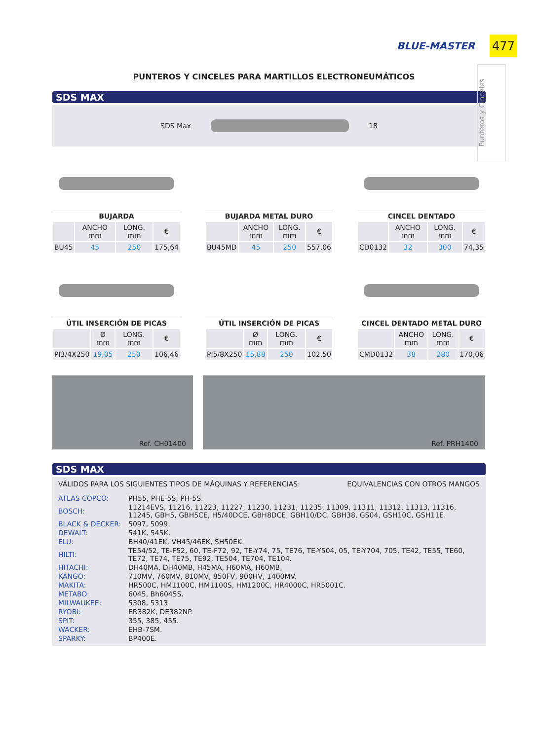BLUE-MASTER 477
Punteros y Cinceles
PUNTEROS Y CINCELES PARA MARTILLOS ELECTRONEUMÁTICOS
SDS MAX
SDS Max 18
| BUJARDA | | | |
| --- | --- | --- | --- |
| | ANCHO mm | LONG. mm | € |
| BU45 | 45 | 250 | 175,64 |
| BUJARDA METAL DURO | | | |
| --- | --- | --- | --- |
| | ANCHO mm | LONG. mm | € |
| BU45MD | 45 | 250 | 557,06 |
| CINCEL DENTADO | | | |
| --- | --- | --- | --- |
| | ANCHO mm | LONG. mm | € |
| CD0132 | 32 | 300 | 74,35 |
| ÚTIL INSERCIÓN DE PICAS | | | |
| --- | --- | --- | --- |
| | Ø mm | LONG. mm | € |
| PI3/4X250 | 19,05 | 250 | 106,46 |
| ÚTIL INSERCIÓN DE PICAS | | | |
| --- | --- | --- | --- |
| | Ø mm | LONG. mm | € |
| PI5/8X250 | 15,88 | 250 | 102,50 |
| CINCEL DENTADO METAL DURO | | | |
| --- | --- | --- | --- |
| | ANCHO mm | LONG. mm | € |
| CMD0132 | 38 | 280 | 170,06 |
Ref. CH01400 Ref. PRH1400
SDS MAX
VÁLIDOS PARA LOS SIGUIENTES TIPOS DE MÁQUINAS Y REFERENCIAS: EQUIVALENCIAS CON OTROS MANGOS
| ATLAS COPCO: | PH55, PHE-5S, PH-5S. |
| BOSCH: | 11214EVS, 11216, 11223, 11227, 11230, 11231, 11235, 11309, 11311, 11312, 11313, 11316, 11245, GBH5, GBH5CE, H5/40DCE, GBH8DCE, GBH10/DC, GBH38, GS04, GSH10C, GSH11E. |
| BLACK & DECKER: | 5097, 5099. |
| DEWALT: | 541K, 545K. |
| ELU: | BH40/41EK, VH45/46EK, SH50EK. |
| HILTI: | TE54/52, TE-F52, 60, TE-F72, 92, TE-Y74, 75, TE76, TE-Y504, 05, TE-Y704, 705, TE42, TE55, TE60, TE72, TE74, TE75, TE92, TE504, TE704, TE104. |
| HITACHI: | DH40MA, DH40MB, H45MA, H60MA, H60MB. |
| KANGO: | 710MV, 760MV, 810MV, 850FV, 900HV, 1400MV. |
| MAKITA: | HR500C, HM1100C, HM1100S, HM1200C, HR4000C, HR5001C. |
| METABO: | 6045, Bh6045S. |
| MILWAUKEE: | 5308, 5313. |
| RYOBI: | ER382K, DE382NP. |
| SPIT: | 355, 385, 455. |
| WACKER: | EHB-7SM. |
| SPARKY: | BP400E. |